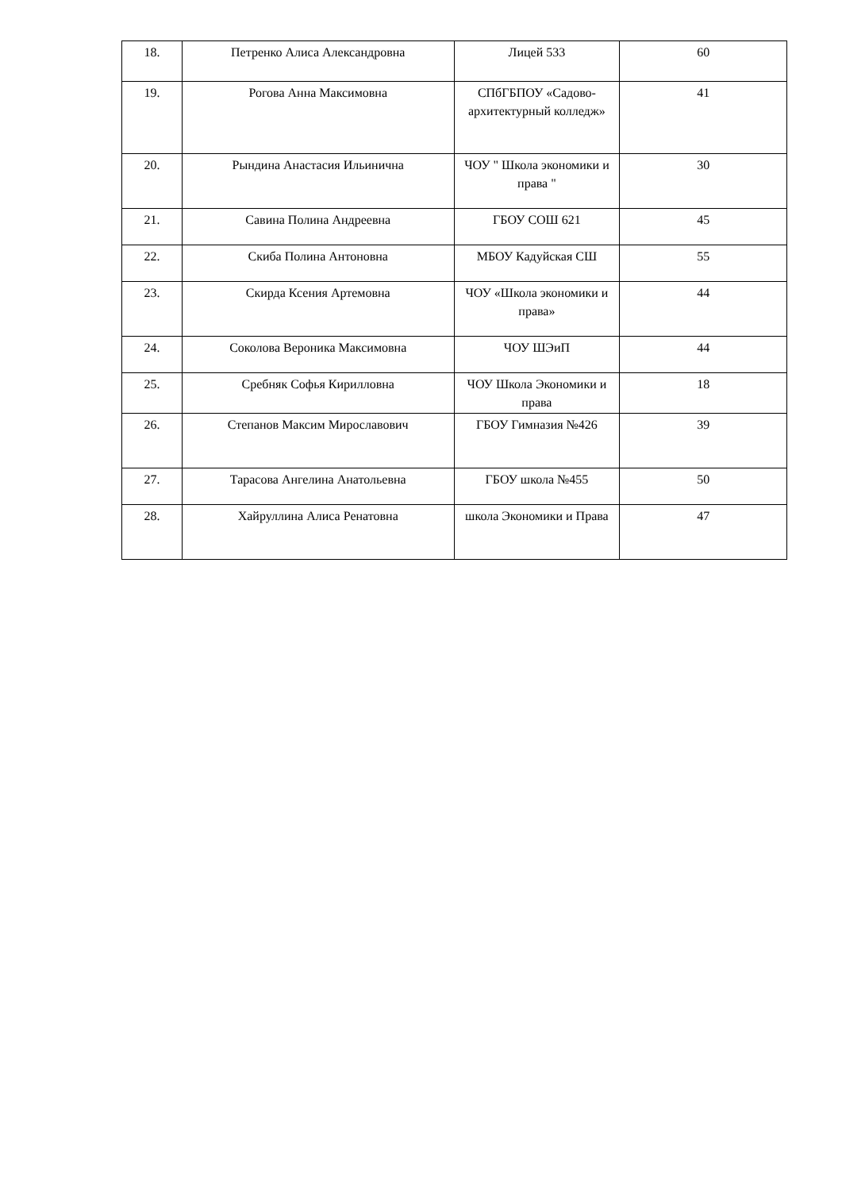| 18. | Петренко Алиса Александровна | Лицей 533 | 60 |
| 19. | Рогова Анна Максимовна | СПбГБПОУ «Садово-архитектурный колледж» | 41 |
| 20. | Рындина Анастасия Ильинична | ЧОУ " Школа экономики и права " | 30 |
| 21. | Савина Полина Андреевна | ГБОУ СОШ 621 | 45 |
| 22. | Скиба Полина Антоновна | МБОУ Кадуйская СШ | 55 |
| 23. | Скирда Ксения Артемовна | ЧОУ «Школа экономики и права» | 44 |
| 24. | Соколова Вероника Максимовна | ЧОУ ШЭиП | 44 |
| 25. | Сребняк Софья Кирилловна | ЧОУ Школа Экономики и права | 18 |
| 26. | Степанов Максим Мирославович | ГБОУ Гимназия №426 | 39 |
| 27. | Тарасова Ангелина Анатольевна | ГБОУ школа №455 | 50 |
| 28. | Хайруллина Алиса Ренатовна | школа Экономики и Права | 47 |